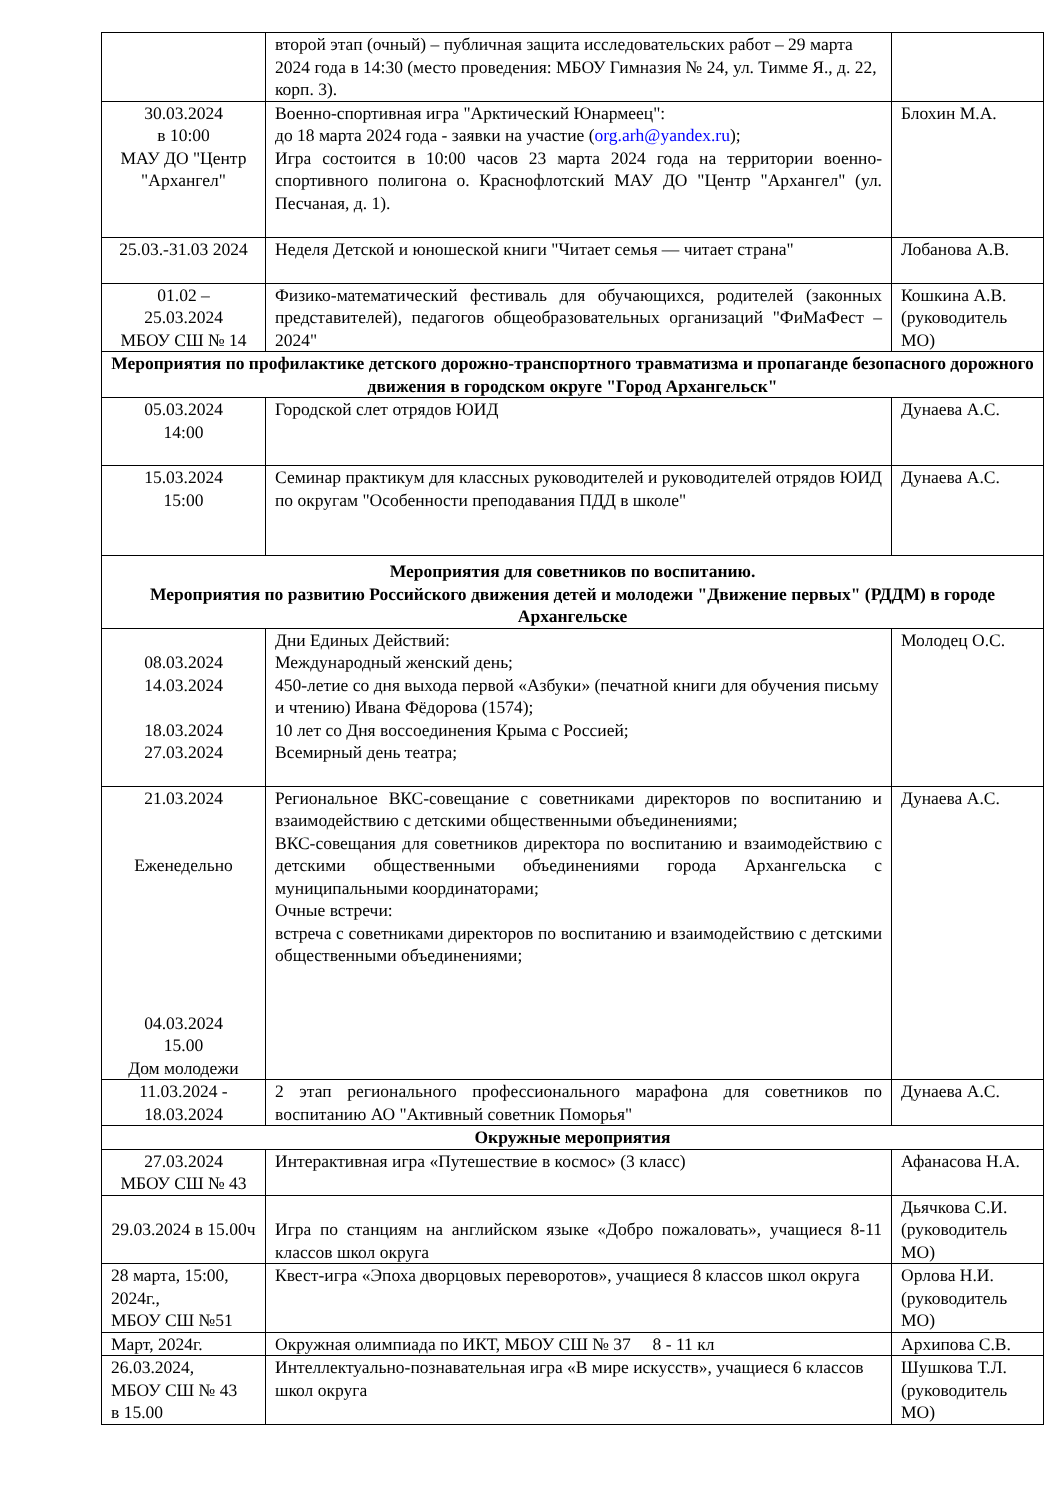| | второй этап (очный) – публичная защита исследовательских работ – 29 марта 2024 года в 14:30 (место проведения: МБОУ Гимназия № 24, ул. Тимме Я., д. 22, корп. 3). | |
| 30.03.2024 в 10:00 МАУ ДО "Центр "Архангел" | Военно-спортивная игра "Арктический Юнармеец": до 18 марта 2024 года - заявки на участие ( org.arh@yandex.ru ); Игра состоится в 10:00 часов 23 марта 2024 года на территории военно-спортивного полигона о. Краснофлотский МАУ ДО "Центр "Архангел" (ул. Песчаная, д. 1). | Блохин М.А. |
| 25.03.-31.03 2024 | Неделя Детской и юношеской книги "Читает семья — читает страна" | Лобанова А.В. |
| 01.02 – 25.03.2024 МБОУ СШ № 14 | Физико-математический фестиваль для обучающихся, родителей (законных представителей), педагогов общеобразовательных организаций "ФиМаФест – 2024" | Кошкина А.В. (руководитель МО) |
| Мероприятия по профилактике детского дорожно-транспортного травматизма и пропаганде безопасного дорожного движения в городском округе "Город Архангельск" | | |
| 05.03.2024 14:00 | Городской слет отрядов ЮИД | Дунаева А.С. |
| 15.03.2024 15:00 | Семинар практикум для классных руководителей и руководителей отрядов ЮИД по округам "Особенности преподавания ПДД в школе" | Дунаева А.С. |
| Мероприятия для советников по воспитанию. Мероприятия по развитию Российского движения детей и молодежи "Движение первых" (РДДМ) в городе Архангельске | | |
| 08.03.2024 14.03.2024 18.03.2024 27.03.2024 | Дни Единых Действий: Международный женский день; 450-летие со дня выхода первой «Азбуки» (печатной книги для обучения письму и чтению) Ивана Фёдорова (1574); 10 лет со Дня воссоединения Крыма с Россией; Всемирный день театра; | Молодец О.С. |
| 21.03.2024 Еженедельно 04.03.2024 15.00 Дом молодежи | Региональное ВКС-совещание с советниками директоров по воспитанию и взаимодействию с детскими общественными объединениями; ВКС-совещания для советников директора по воспитанию и взаимодействию с детскими общественными объединениями города Архангельска с муниципальными координаторами; Очные встречи: встреча с советниками директоров по воспитанию и взаимодействию с детскими общественными объединениями; | Дунаева А.С. |
| 11.03.2024 - 18.03.2024 | 2 этап регионального профессионального марафона для советников по воспитанию АО "Активный советник Поморья" | Дунаева А.С. |
| Окружные мероприятия | | |
| 27.03.2024 МБОУ СШ № 43 | Интерактивная игра «Путешествие в космос» (3 класс) | Афанасова Н.А. |
| 29.03.2024 в 15.00ч | Игра по станциям на английском языке «Добро пожаловать», учащиеся 8-11 классов школ округа | Дьячкова С.И. (руководитель МО) |
| 28 марта, 15:00, 2024г., МБОУ СШ №51 | Квест-игра «Эпоха дворцовых переворотов», учащиеся 8 классов школ округа | Орлова Н.И. (руководитель МО) |
| Март, 2024г. | Окружная олимпиада по ИКТ, МБОУ СШ № 37 8 - 11 кл | Архипова С.В. |
| 26.03.2024, МБОУ СШ № 43 в 15.00 | Интеллектуально-познавательная игра «В мире искусств», учащиеся 6 классов школ округа | Шушкова Т.Л. (руководитель МО) |